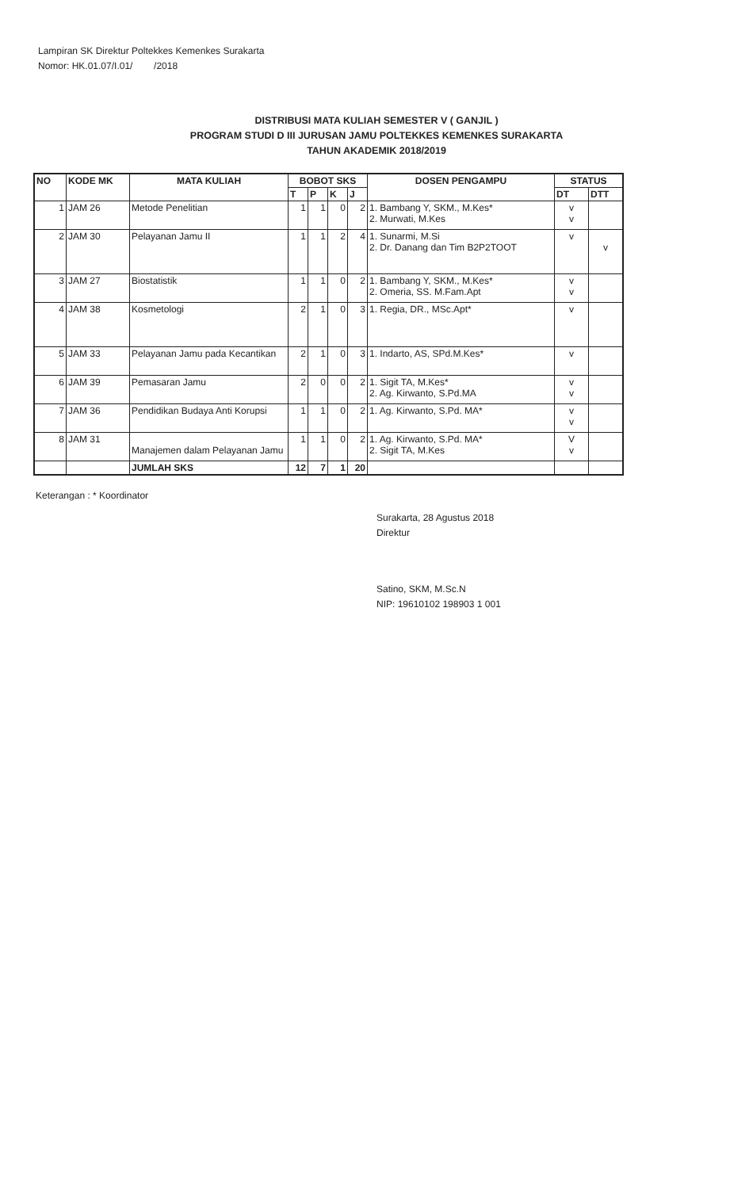Lampiran SK Direktur Poltekkes Kemenkes Surakarta
Nomor: HK.01.07/I.01/ /2018
DISTRIBUSI MATA KULIAH SEMESTER V ( GANJIL )
PROGRAM STUDI D III JURUSAN JAMU POLTEKKES KEMENKES SURAKARTA
TAHUN AKADEMIK 2018/2019
| NO | KODE MK | MATA KULIAH | BOBOT SKS | | | | DOSEN PENGAMPU | STATUS | |
| --- | --- | --- | --- | --- | --- | --- | --- | --- | --- |
| | | | T | P | K | J | | DT | DTT |
| 1 | JAM 26 | Metode Penelitian | 1 | 1 | 0 | 2 | 1. Bambang Y, SKM., M.Kes* 2. Murwati, M.Kes | v v | |
| 2 | JAM 30 | Pelayanan Jamu II | 1 | 1 | 2 | 4 | 1. Sunarmi, M.Si 2. Dr. Danang dan Tim B2P2TOOT | v | v |
| 3 | JAM 27 | Biostatistik | 1 | 1 | 0 | 2 | 1. Bambang Y, SKM., M.Kes* 2. Omeria, SS. M.Fam.Apt | v v | |
| 4 | JAM 38 | Kosmetologi | 2 | 1 | 0 | 3 | 1. Regia, DR., MSc.Apt* | v | |
| 5 | JAM 33 | Pelayanan Jamu pada Kecantikan | 2 | 1 | 0 | 3 | 1. Indarto, AS, SPd.M.Kes* | v | |
| 6 | JAM 39 | Pemasaran Jamu | 2 | 0 | 0 | 2 | 1. Sigit TA, M.Kes* 2. Ag. Kirwanto, S.Pd.MA | v v | |
| 7 | JAM 36 | Pendidikan Budaya Anti Korupsi | 1 | 1 | 0 | 2 | 1. Ag. Kirwanto, S.Pd. MA* | v v | |
| 8 | JAM 31 | Manajemen dalam Pelayanan Jamu | 1 | 1 | 0 | 2 | 1. Ag. Kirwanto, S.Pd. MA* 2. Sigit TA, M.Kes | V v | |
| | | JUMLAH SKS | 12 | 7 | 1 | 20 | | | |
Keterangan : * Koordinator
Surakarta, 28 Agustus 2018
Direktur
Satino, SKM, M.Sc.N
NIP: 19610102 198903 1 001